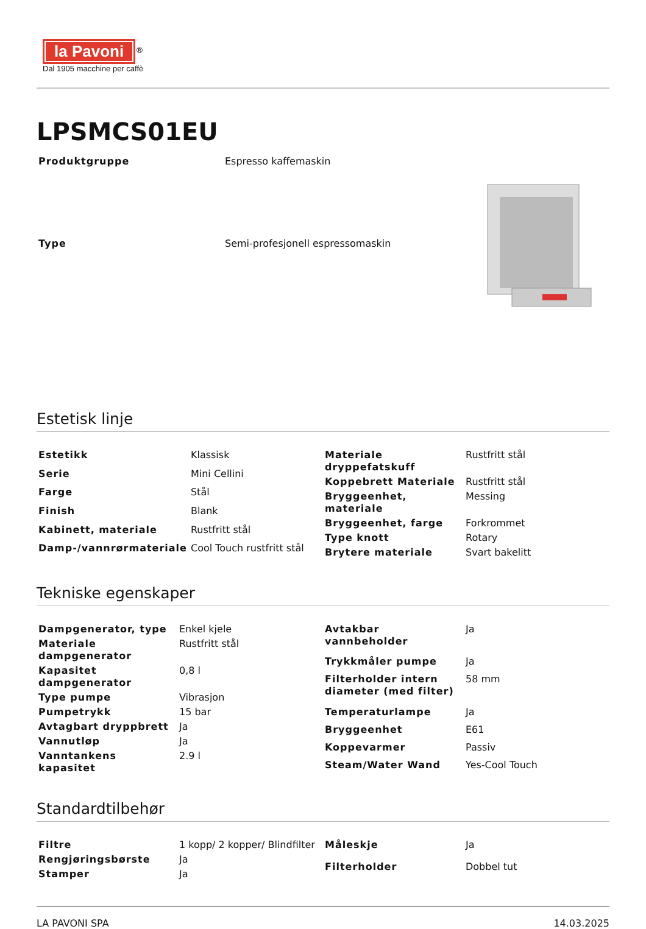la Pavoni
<sup>®</sup>
Dal 1905 macchine per caffè
LPSMCS01EU
| Produktgruppe | Espresso kaffemaskin |
| Type | Semi-profesjonell espressomaskin |
Estetisk linje
| Estetikk | Klassisk |
| Serie | Mini Cellini |
| Farge | Stål |
| Finish | Blank |
| Kabinett, materiale | Rustfritt stål |
| Damp-/vannrørmateriale | Cool Touch rustfritt stål |
| Materiale dryppefatskuff | Rustfritt stål |
| Koppebrett Materiale | Rustfritt stål |
| Bryggeenhet, materiale | Messing |
| Bryggeenhet, farge | Forkrommet |
| Type knott | Rotary |
| Brytere materiale | Svart bakelitt |
Tekniske egenskaper
| Dampgenerator, type | Enkel kjele |
| Materiale dampgenerator | Rustfritt stål |
| Kapasitet dampgenerator | 0,8 l |
| Type pumpe | Vibrasjon |
| Pumpetrykk | 15 bar |
| Avtagbart dryppbrett | Ja |
| Vannutløp | Ja |
| Vanntankens kapasitet | 2.9 l |
| Avtakbar vannbeholder | Ja |
| Trykkmåler pumpe | Ja |
| Filterholder intern diameter (med filter) | 58 mm |
| Temperaturlampe | Ja |
| Bryggeenhet | E61 |
| Koppevarmer | Passiv |
| Steam/Water Wand | Yes-Cool Touch |
Standardtilbehør
| Filtre | 1 kopp/ 2 kopper/ Blindfilter |
| Rengjøringsbørste | Ja |
| Stamper | Ja |
| Måleskje | Ja |
| Filterholder | Dobbel tut |
LA PAVONI SPA 14.03.2025